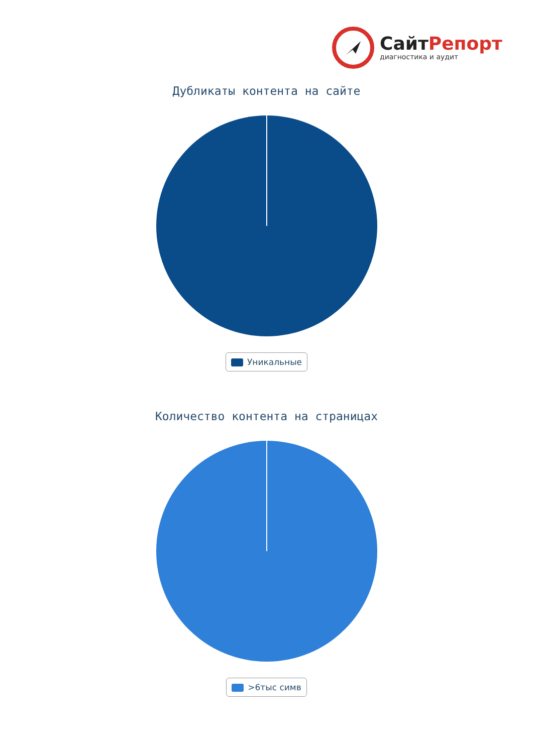Сайт Репорт
диагностика и аудит
Дубликаты контента на сайте
Уникальные
Количество контента на страницах
>6тыс симв